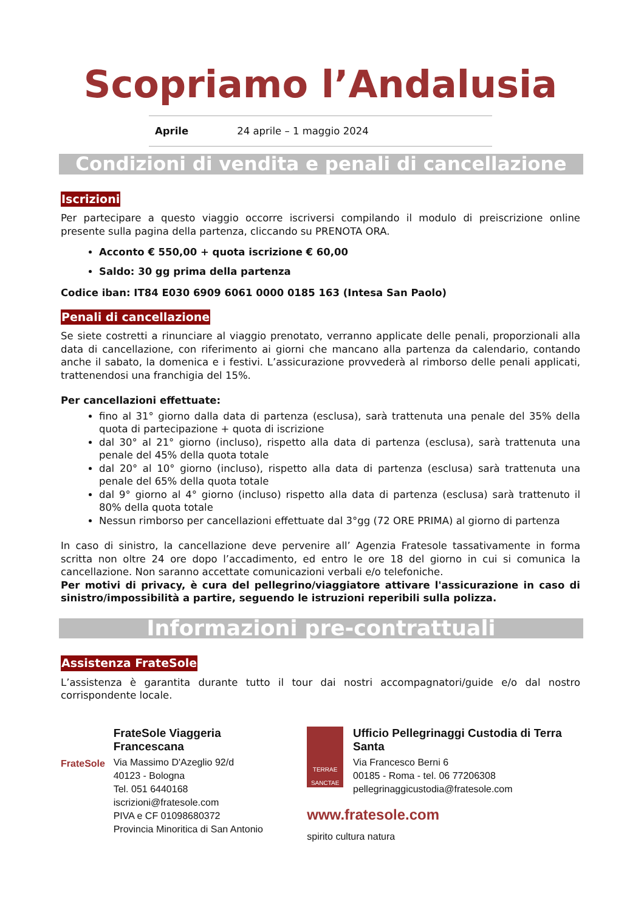Scopriamo l’Andalusia
Aprile 24 aprile – 1 maggio 2024
Condizioni di vendita e penali di cancellazione
Iscrizioni
Per partecipare a questo viaggio occorre iscriversi compilando il modulo di preiscrizione online presente sulla pagina della partenza, cliccando su PRENOTA ORA.
Acconto € 550,00 + quota iscrizione € 60,00
Saldo: 30 gg prima della partenza
Codice iban: IT84 E030 6909 6061 0000 0185 163 (Intesa San Paolo)
Penali di cancellazione
Se siete costretti a rinunciare al viaggio prenotato, verranno applicate delle penali, proporzionali alla data di cancellazione, con riferimento ai giorni che mancano alla partenza da calendario, contando anche il sabato, la domenica e i festivi. L’assicurazione provvederà al rimborso delle penali applicati, trattenendosi una franchigia del 15%.
Per cancellazioni effettuate:
fino al 31° giorno dalla data di partenza (esclusa), sarà trattenuta una penale del 35% della quota di partecipazione + quota di iscrizione
dal 30° al 21° giorno (incluso), rispetto alla data di partenza (esclusa), sarà trattenuta una penale del 45% della quota totale
dal 20° al 10° giorno (incluso), rispetto alla data di partenza (esclusa) sarà trattenuta una penale del 65% della quota totale
dal 9° giorno al 4° giorno (incluso) rispetto alla data di partenza (esclusa) sarà trattenuto il 80% della quota totale
Nessun rimborso per cancellazioni effettuate dal 3°gg (72 ORE PRIMA) al giorno di partenza
In caso di sinistro, la cancellazione deve pervenire all’ Agenzia Fratesole tassativamente in forma scritta non oltre 24 ore dopo l’accadimento, ed entro le ore 18 del giorno in cui si comunica la cancellazione. Non saranno accettate comunicazioni verbali e/o telefoniche.
Per motivi di privacy, è cura del pellegrino/viaggiatore attivare l'assicurazione in caso di sinistro/impossibilità a partire, seguendo le istruzioni reperibili sulla polizza.
Informazioni pre-contrattuali
Assistenza FrateSole
L’assistenza è garantita durante tutto il tour dai nostri accompagnatori/guide e/o dal nostro corrispondente locale.
FrateSole
FrateSole Viaggeria Francescana
Via Massimo D'Azeglio 92/d
40123 - Bologna
Tel. 051 6440168
iscrizioni@fratesole.com
PIVA e CF 01098680372
Provincia Minoritica di San Antonio
TERRAE SANCTAE
Ufficio Pellegrinaggi Custodia di Terra Santa
Via Francesco Berni 6
00185 - Roma - tel. 06 77206308
pellegrinaggicustodia@fratesole.com
www.fratesole.com
spirito cultura natura